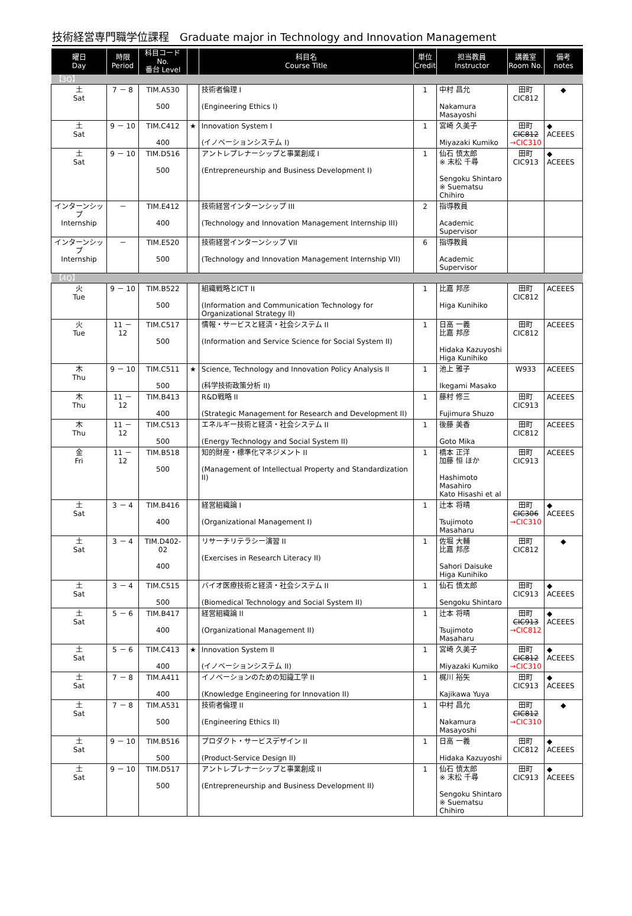技術経営専門職学位課程　Graduate major in Technology and Innovation Management
| 曜日 Day | 時限 Period | 科目コード No. 番台 Level | | 科目名 Course Title | 単位 Credit | 担当教員 Instructor | 講義室 Room No. | 備考 notes |
| --- | --- | --- | --- | --- | --- | --- | --- | --- |
| 【3Q】 | | | | | | | | |
| 土 Sat | 7 － 8 | TIM.A530 500 | | 技術者倫理 I (Engineering Ethics I) | 1 | 中村 昌允 Nakamura Masayoshi | 田町 CIC812 | ◆ |
| 土 Sat | 9 － 10 | TIM.C412 400 | ★ | Innovation System I (イノベーションシステム I) | 1 | 宮崎 久美子 Miyazaki Kumiko | 田町 CIC812 →CIC310 | ◆ ACEEES |
| 土 Sat | 9 － 10 | TIM.D516 500 | | アントレプレナーシップと事業創成 I (Entrepreneurship and Business Development I) | 1 | 仙石 慎太郎 ※ 末松 千尋 Sengoku Shintaro ※ Suematsu Chihiro | 田町 CIC913 | ◆ ACEEES |
| インターンシップ Internship | － | TIM.E412 400 | | 技術経営インターンシップ III (Technology and Innovation Management Internship III) | 2 | 指導教員 Academic Supervisor | | |
| インターンシップ Internship | － | TIM.E520 500 | | 技術経営インターンシップ VII (Technology and Innovation Management Internship VII) | 6 | 指導教員 Academic Supervisor | | |
| 【4Q】 | | | | | | | | |
| 火 Tue | 9 － 10 | TIM.B522 500 | | 組織戦略とICT II (Information and Communication Technology for Organizational Strategy II) | 1 | 比嘉 邦彦 Higa Kunihiko | 田町 CIC812 | ACEEES |
| 火 Tue | 11 － 12 | TIM.C517 500 | | 情報・サービスと経済・社会システム II (Information and Service Science for Social System II) | 1 | 日高 一義 比嘉 邦彦 Hidaka Kazuyoshi Higa Kunihiko | 田町 CIC812 | ACEEES |
| 木 Thu | 9 － 10 | TIM.C511 500 | ★ | Science, Technology and Innovation Policy Analysis II (科学技術政策分析 II) | 1 | 池上 雅子 Ikegami Masako | W933 | ACEEES |
| 木 Thu | 11 － 12 | TIM.B413 400 | | R&D戦略 II (Strategic Management for Research and Development II) | 1 | 藤村 修三 Fujimura Shuzo | 田町 CIC913 | ACEEES |
| 木 Thu | 11 － 12 | TIM.C513 500 | | エネルギー技術と経済・社会システム II (Energy Technology and Social System II) | 1 | 後藤 美香 Goto Mika | 田町 CIC812 | ACEEES |
| 金 Fri | 11 － 12 | TIM.B518 500 | | 知的財産・標準化マネジメント II (Management of Intellectual Property and Standardization II) | 1 | 橋本 正洋 加藤 恒 ほか Hashimoto Masahiro Kato Hisashi et al | 田町 CIC913 | ACEEES |
| 土 Sat | 3 － 4 | TIM.B416 400 | | 経営組織論 I (Organizational Management I) | 1 | 辻本 将晴 Tsujimoto Masaharu | 田町 CIC306 →CIC310 | ◆ ACEEES |
| 土 Sat | 3 － 4 | TIM.D402-02 400 | | リサーチリテラシー演習 II (Exercises in Research Literacy II) | 1 | 佐堀 大輔 比嘉 邦彦 Sahori Daisuke Higa Kunihiko | 田町 CIC812 | ◆ |
| 土 Sat | 3 － 4 | TIM.C515 500 | | バイオ医療技術と経済・社会システム II (Biomedical Technology and Social System II) | 1 | 仙石 慎太郎 Sengoku Shintaro | 田町 CIC913 | ◆ ACEEES |
| 土 Sat | 5 － 6 | TIM.B417 400 | | 経営組織論 II (Organizational Management II) | 1 | 辻本 将晴 Tsujimoto Masaharu | 田町 CIC913 →CIC812 | ◆ ACEEES |
| 土 Sat | 5 － 6 | TIM.C413 400 | ★ | Innovation System II (イノベーションシステム II) | 1 | 宮崎 久美子 Miyazaki Kumiko | 田町 CIC812 →CIC310 | ◆ ACEEES |
| 土 Sat | 7 － 8 | TIM.A411 400 | | イノベーションのための知識工学 II (Knowledge Engineering for Innovation II) | 1 | 梶川 裕矢 Kajikawa Yuya | 田町 CIC913 | ◆ ACEEES |
| 土 Sat | 7 － 8 | TIM.A531 500 | | 技術者倫理 II (Engineering Ethics II) | 1 | 中村 昌允 Nakamura Masayoshi | 田町 CIC812 →CIC310 | ◆ |
| 土 Sat | 9 － 10 | TIM.B516 500 | | プロダクト・サービスデザイン II (Product-Service Design II) | 1 | 日高 一義 Hidaka Kazuyoshi | 田町 CIC812 | ◆ ACEEES |
| 土 Sat | 9 － 10 | TIM.D517 500 | | アントレプレナーシップと事業創成 II (Entrepreneurship and Business Development II) | 1 | 仙石 慎太郎 ※ 末松 千尋 Sengoku Shintaro ※ Suematsu Chihiro | 田町 CIC913 | ◆ ACEEES |